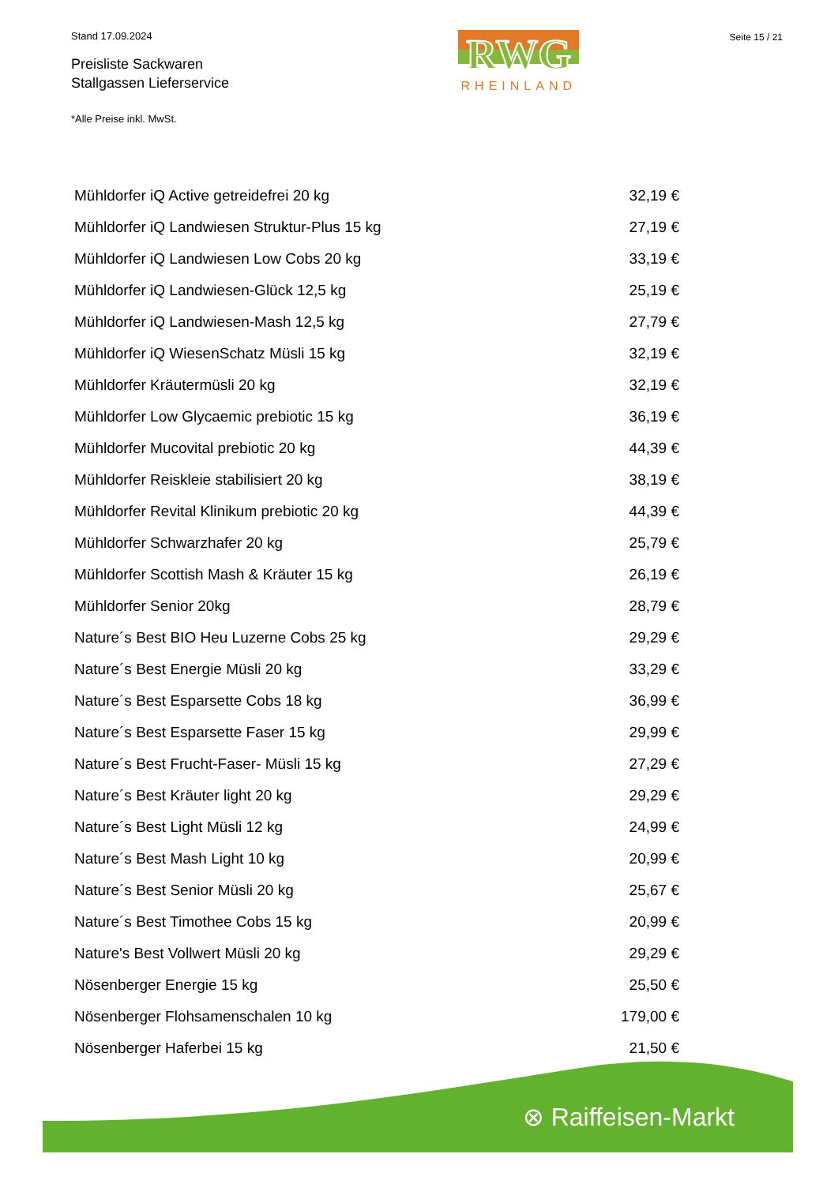Stand 17.09.2024
Preisliste Sackwaren
Stallgassen Lieferservice
*Alle Preise inkl. MwSt.
RWG
RHEINLAND
Seite 15 / 21
| Mühldorfer iQ Active getreidefrei 20 kg | 32,19 € |
| Mühldorfer iQ Landwiesen Struktur-Plus 15 kg | 27,19 € |
| Mühldorfer iQ Landwiesen Low Cobs 20 kg | 33,19 € |
| Mühldorfer iQ Landwiesen-Glück 12,5 kg | 25,19 € |
| Mühldorfer iQ Landwiesen-Mash 12,5 kg | 27,79 € |
| Mühldorfer iQ WiesenSchatz Müsli 15 kg | 32,19 € |
| Mühldorfer Kräutermüsli 20 kg | 32,19 € |
| Mühldorfer Low Glycaemic prebiotic 15 kg | 36,19 € |
| Mühldorfer Mucovital prebiotic 20 kg | 44,39 € |
| Mühldorfer Reiskleie stabilisiert 20 kg | 38,19 € |
| Mühldorfer Revital Klinikum prebiotic 20 kg | 44,39 € |
| Mühldorfer Schwarzhafer 20 kg | 25,79 € |
| Mühldorfer Scottish Mash & Kräuter 15 kg | 26,19 € |
| Mühldorfer Senior 20kg | 28,79 € |
| Nature´s Best BIO Heu Luzerne Cobs 25 kg | 29,29 € |
| Nature´s Best Energie Müsli 20 kg | 33,29 € |
| Nature´s Best Esparsette Cobs 18 kg | 36,99 € |
| Nature´s Best Esparsette Faser 15 kg | 29,99 € |
| Nature´s Best Frucht-Faser- Müsli 15 kg | 27,29 € |
| Nature´s Best Kräuter light 20 kg | 29,29 € |
| Nature´s Best Light Müsli 12 kg | 24,99 € |
| Nature´s Best Mash Light 10 kg | 20,99 € |
| Nature´s Best Senior Müsli 20 kg | 25,67 € |
| Nature´s Best Timothee Cobs 15 kg | 20,99 € |
| Nature's Best Vollwert Müsli 20 kg | 29,29 € |
| Nösenberger Energie 15 kg | 25,50 € |
| Nösenberger Flohsamenschalen 10 kg | 179,00 € |
| Nösenberger Haferbei 15 kg | 21,50 € |
⊗ Raiffeisen-Markt